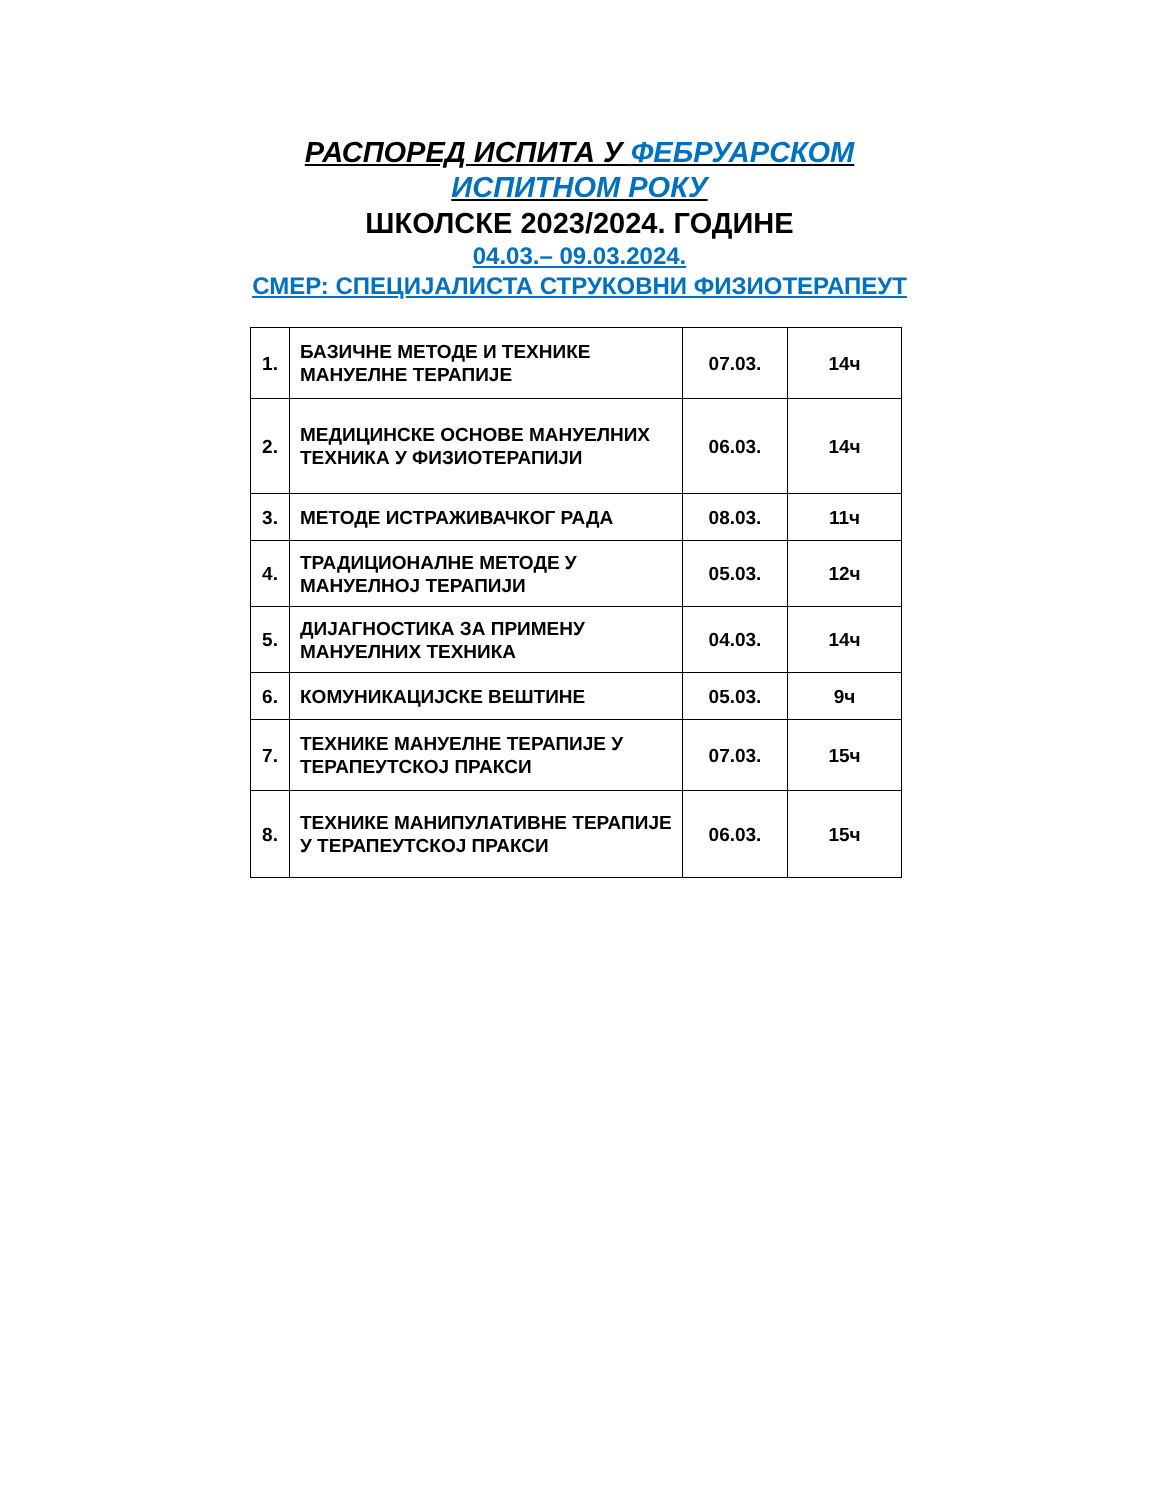РАСПОРЕД ИСПИТА У ФЕБРУАРСКОМ
ИСПИТНОМ РОКУ
ШКОЛСКЕ 2023/2024. ГОДИНЕ
04.03.– 09.03.2024.
СМЕР: СПЕЦИЈАЛИСТА СТРУКОВНИ ФИЗИОТЕРАПЕУТ
| 1. | БАЗИЧНЕ МЕТОДЕ И ТЕХНИКЕ МАНУЕЛНЕ ТЕРАПИЈЕ | 07.03. | 14ч |
| 2. | МЕДИЦИНСКЕ ОСНОВЕ МАНУЕЛНИХ ТЕХНИКА У ФИЗИОТЕРАПИЈИ | 06.03. | 14ч |
| 3. | МЕТОДЕ ИСТРАЖИВАЧКОГ РАДА | 08.03. | 11ч |
| 4. | ТРАДИЦИОНАЛНЕ МЕТОДЕ У МАНУЕЛНОЈ ТЕРАПИЈИ | 05.03. | 12ч |
| 5. | ДИЈАГНОСТИКА ЗА ПРИМЕНУ МАНУЕЛНИХ ТЕХНИКА | 04.03. | 14ч |
| 6. | КОМУНИКАЦИЈСКЕ ВЕШТИНЕ | 05.03. | 9ч |
| 7. | ТЕХНИКЕ МАНУЕЛНЕ ТЕРАПИЈЕ У ТЕРАПЕУТСКОЈ ПРАКСИ | 07.03. | 15ч |
| 8. | ТЕХНИКЕ МАНИПУЛАТИВНЕ ТЕРАПИЈЕ У ТЕРАПЕУТСКОЈ ПРАКСИ | 06.03. | 15ч |